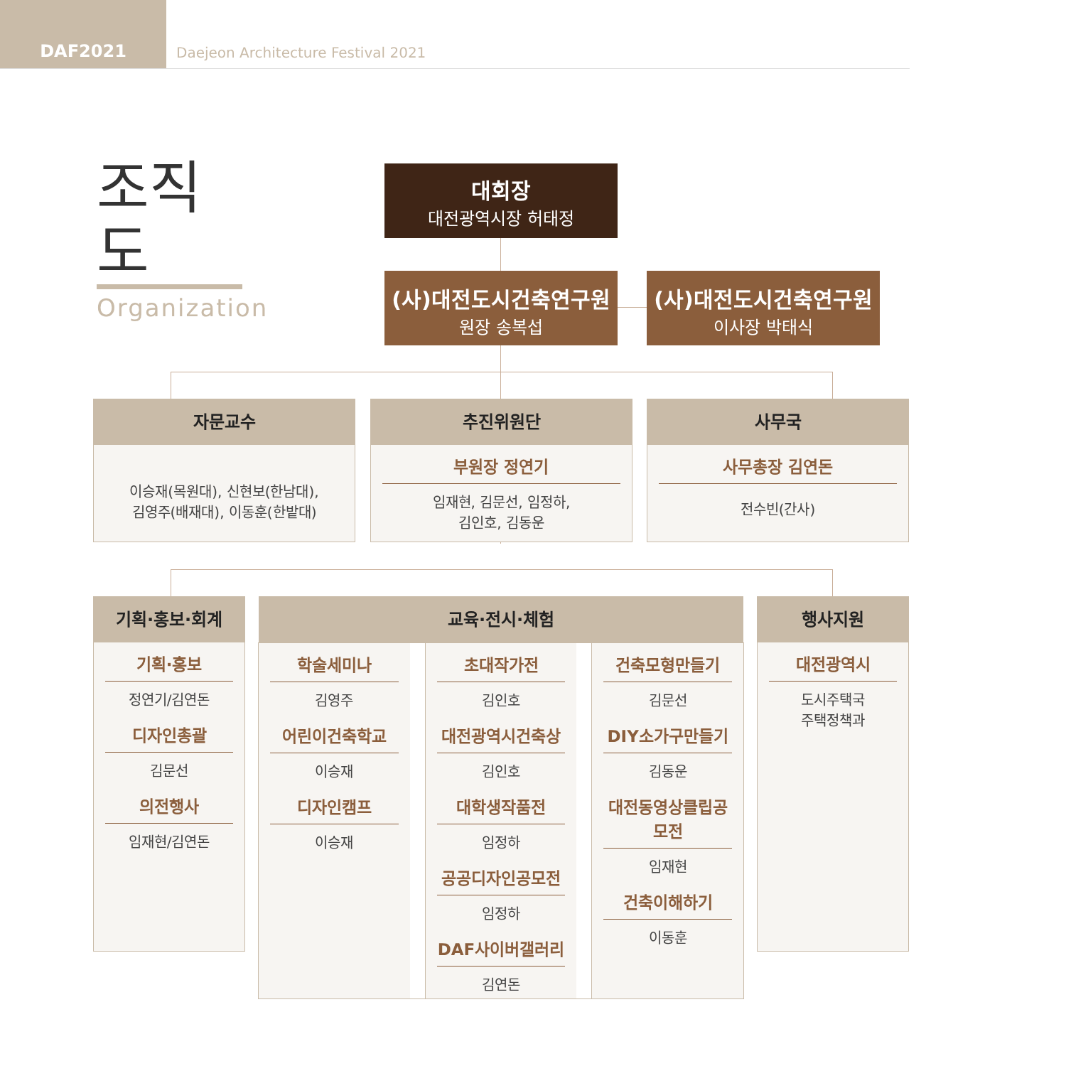DAF2021
Daejeon Architecture Festival 2021
조직도
Organization
대회장
대전광역시장 허태정
(사)대전도시건축연구원
원장 송복섭
(사)대전도시건축연구원
이사장 박태식
자문교수
이승재(목원대), 신현보(한남대),
김영주(배재대), 이동훈(한밭대)
추진위원단
부원장 정연기
임재현, 김문선, 임정하,
김인호, 김동운
사무국
사무총장 김연돈
전수빈(간사)
기획·홍보·회계
기획·홍보
정연기/김연돈
디자인총괄
김문선
의전행사
임재현/김연돈
교육·전시·체험
학술세미나
김영주
어린이건축학교
이승재
디자인캠프
이승재
초대작가전
김인호
대전광역시건축상
김인호
대학생작품전
임정하
공공디자인공모전
임정하
DAF사이버갤러리
김연돈
건축모형만들기
김문선
DIY소가구만들기
김동운
대전동영상클립공모전
임재현
건축이해하기
이동훈
행사지원
대전광역시
도시주택국
주택정책과